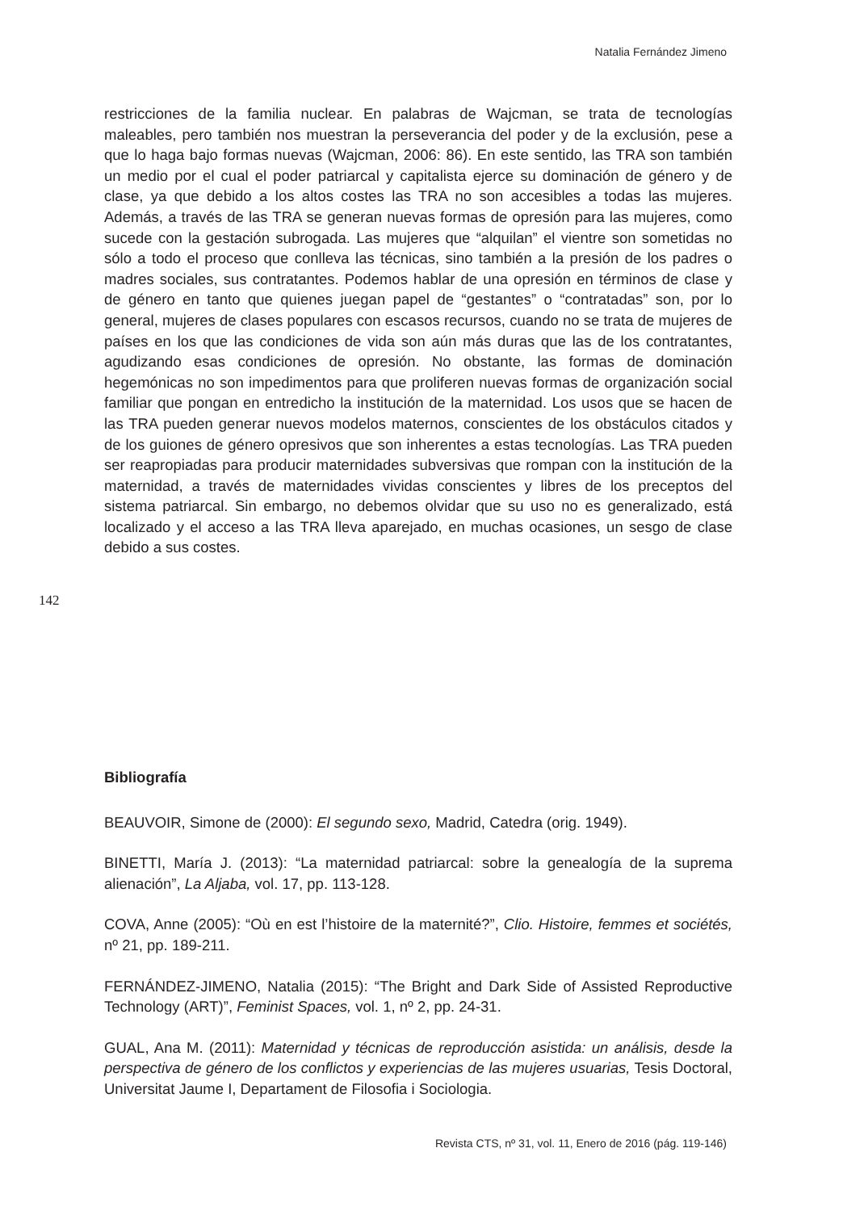Natalia Fernández Jimeno
restricciones de la familia nuclear. En palabras de Wajcman, se trata de tecnologías maleables, pero también nos muestran la perseverancia del poder y de la exclusión, pese a que lo haga bajo formas nuevas (Wajcman, 2006: 86). En este sentido, las TRA son también un medio por el cual el poder patriarcal y capitalista ejerce su dominación de género y de clase, ya que debido a los altos costes las TRA no son accesibles a todas las mujeres. Además, a través de las TRA se generan nuevas formas de opresión para las mujeres, como sucede con la gestación subrogada. Las mujeres que “alquilan” el vientre son sometidas no sólo a todo el proceso que conlleva las técnicas, sino también a la presión de los padres o madres sociales, sus contratantes. Podemos hablar de una opresión en términos de clase y de género en tanto que quienes juegan papel de “gestantes” o “contratadas” son, por lo general, mujeres de clases populares con escasos recursos, cuando no se trata de mujeres de países en los que las condiciones de vida son aún más duras que las de los contratantes, agudizando esas condiciones de opresión. No obstante, las formas de dominación hegemónicas no son impedimentos para que proliferen nuevas formas de organización social familiar que pongan en entredicho la institución de la maternidad. Los usos que se hacen de las TRA pueden generar nuevos modelos maternos, conscientes de los obstáculos citados y de los guiones de género opresivos que son inherentes a estas tecnologías. Las TRA pueden ser reapropiadas para producir maternidades subversivas que rompan con la institución de la maternidad, a través de maternidades vividas conscientes y libres de los preceptos del sistema patriarcal. Sin embargo, no debemos olvidar que su uso no es generalizado, está localizado y el acceso a las TRA lleva aparejado, en muchas ocasiones, un sesgo de clase debido a sus costes.
142
Bibliografía
BEAUVOIR, Simone de (2000): El segundo sexo, Madrid, Catedra (orig. 1949).
BINETTI, María J. (2013): “La maternidad patriarcal: sobre la genealogía de la suprema alienación”, La Aljaba, vol. 17, pp. 113-128.
COVA, Anne (2005): “Où en est l’histoire de la maternité?”, Clio. Histoire, femmes et sociétés, nº 21, pp. 189-211.
FERNÁNDEZ-JIMENO, Natalia (2015): “The Bright and Dark Side of Assisted Reproductive Technology (ART)”, Feminist Spaces, vol. 1, nº 2, pp. 24-31.
GUAL, Ana M. (2011): Maternidad y técnicas de reproducción asistida: un análisis, desde la perspectiva de género de los conflictos y experiencias de las mujeres usuarias, Tesis Doctoral, Universitat Jaume I, Departament de Filosofia i Sociologia.
Revista CTS, nº 31, vol. 11, Enero de 2016 (pág. 119-146)